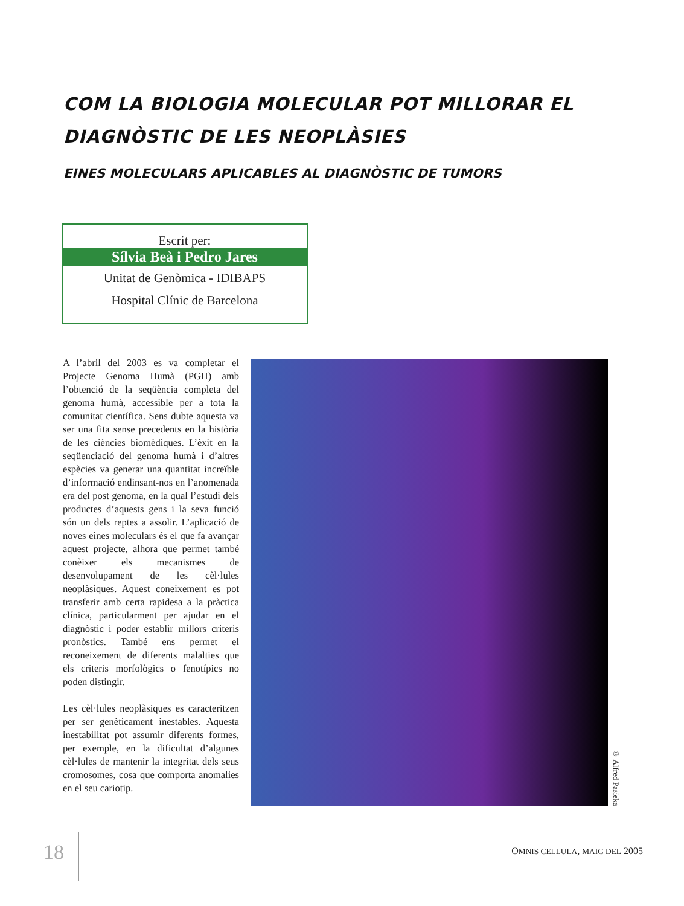COM LA BIOLOGIA MOLECULAR POT MILLORAR EL
DIAGNÒSTIC DE LES NEOPLÀSIES
EINES MOLECULARS APLICABLES AL DIAGNÒSTIC DE TUMORS
Escrit per:
Sílvia Beà i Pedro Jares
Unitat de Genòmica - IDIBAPS
Hospital Clínic de Barcelona
A l’abril del 2003 es va completar el Projecte Genoma Humà (PGH) amb l’obtenció de la seqüència completa del genoma humà, accessible per a tota la comunitat científica. Sens dubte aquesta va ser una fita sense precedents en la història de les ciències biomèdiques. L’èxit en la seqüenciació del genoma humà i d’altres espècies va generar una quantitat increïble d’informació endinsant-nos en l’anomenada era del post genoma, en la qual l’estudi dels productes d’aquests gens i la seva funció són un dels reptes a assolir. L’aplicació de noves eines moleculars és el que fa avançar aquest projecte, alhora que permet també conèixer els mecanismes de desenvolupament de les cèl·lules neoplàsiques. Aquest coneixement es pot transferir amb certa rapidesa a la pràctica clínica, particularment per ajudar en el diagnòstic i poder establir millors criteris pronòstics. També ens permet el reconeixement de diferents malalties que els criteris morfològics o fenotípics no poden distingir.
Les cèl·lules neoplàsiques es caracteritzen per ser genèticament inestables. Aquesta inestabilitat pot assumir diferents formes, per exemple, en la dificultat d’algunes cèl·lules de mantenir la integritat dels seus cromosomes, cosa que comporta anomalies en el seu cariotip.
© Alfred Pasieka
18 OMNIS CELLULA, MAIG DEL 2005